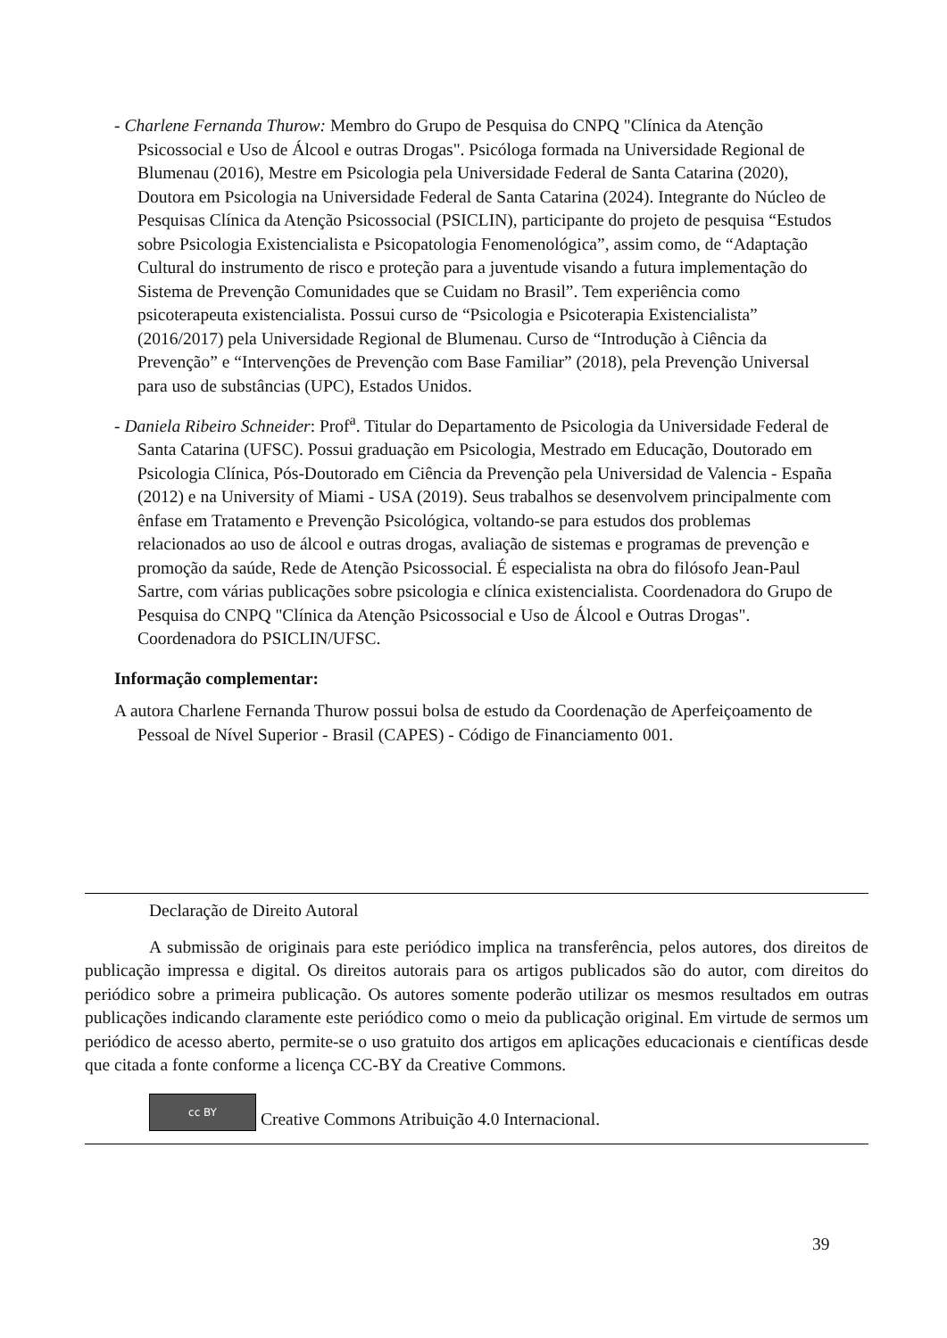- Charlene Fernanda Thurow: Membro do Grupo de Pesquisa do CNPQ "Clínica da Atenção Psicossocial e Uso de Álcool e outras Drogas". Psicóloga formada na Universidade Regional de Blumenau (2016), Mestre em Psicologia pela Universidade Federal de Santa Catarina (2020), Doutora em Psicologia na Universidade Federal de Santa Catarina (2024). Integrante do Núcleo de Pesquisas Clínica da Atenção Psicossocial (PSICLIN), participante do projeto de pesquisa “Estudos sobre Psicologia Existencialista e Psicopatologia Fenomenológica”, assim como, de “Adaptação Cultural do instrumento de risco e proteção para a juventude visando a futura implementação do Sistema de Prevenção Comunidades que se Cuidam no Brasil”. Tem experiência como psicoterapeuta existencialista. Possui curso de “Psicologia e Psicoterapia Existencialista” (2016/2017) pela Universidade Regional de Blumenau. Curso de “Introdução à Ciência da Prevenção” e “Intervenções de Prevenção com Base Familiar” (2018), pela Prevenção Universal para uso de substâncias (UPC), Estados Unidos.
- Daniela Ribeiro Schneider: Prof<sup>a</sup>. Titular do Departamento de Psicologia da Universidade Federal de Santa Catarina (UFSC). Possui graduação em Psicologia, Mestrado em Educação, Doutorado em Psicologia Clínica, Pós-Doutorado em Ciência da Prevenção pela Universidad de Valencia - España (2012) e na University of Miami - USA (2019). Seus trabalhos se desenvolvem principalmente com ênfase em Tratamento e Prevenção Psicológica, voltando-se para estudos dos problemas relacionados ao uso de álcool e outras drogas, avaliação de sistemas e programas de prevenção e promoção da saúde, Rede de Atenção Psicossocial. É especialista na obra do filósofo Jean-Paul Sartre, com várias publicações sobre psicologia e clínica existencialista. Coordenadora do Grupo de Pesquisa do CNPQ "Clínica da Atenção Psicossocial e Uso de Álcool e Outras Drogas". Coordenadora do PSICLIN/UFSC.
Informação complementar:
A autora Charlene Fernanda Thurow possui bolsa de estudo da Coordenação de Aperfeiçoamento de Pessoal de Nível Superior - Brasil (CAPES) - Código de Financiamento 001.
Declaração de Direito Autoral
A submissão de originais para este periódico implica na transferência, pelos autores, dos direitos de publicação impressa e digital. Os direitos autorais para os artigos publicados são do autor, com direitos do periódico sobre a primeira publicação. Os autores somente poderão utilizar os mesmos resultados em outras publicações indicando claramente este periódico como o meio da publicação original. Em virtude de sermos um periódico de acesso aberto, permite-se o uso gratuito dos artigos em aplicações educacionais e científicas desde que citada a fonte conforme a licença CC-BY da Creative Commons.
cc BY Creative Commons Atribuição 4.0 Internacional.
39